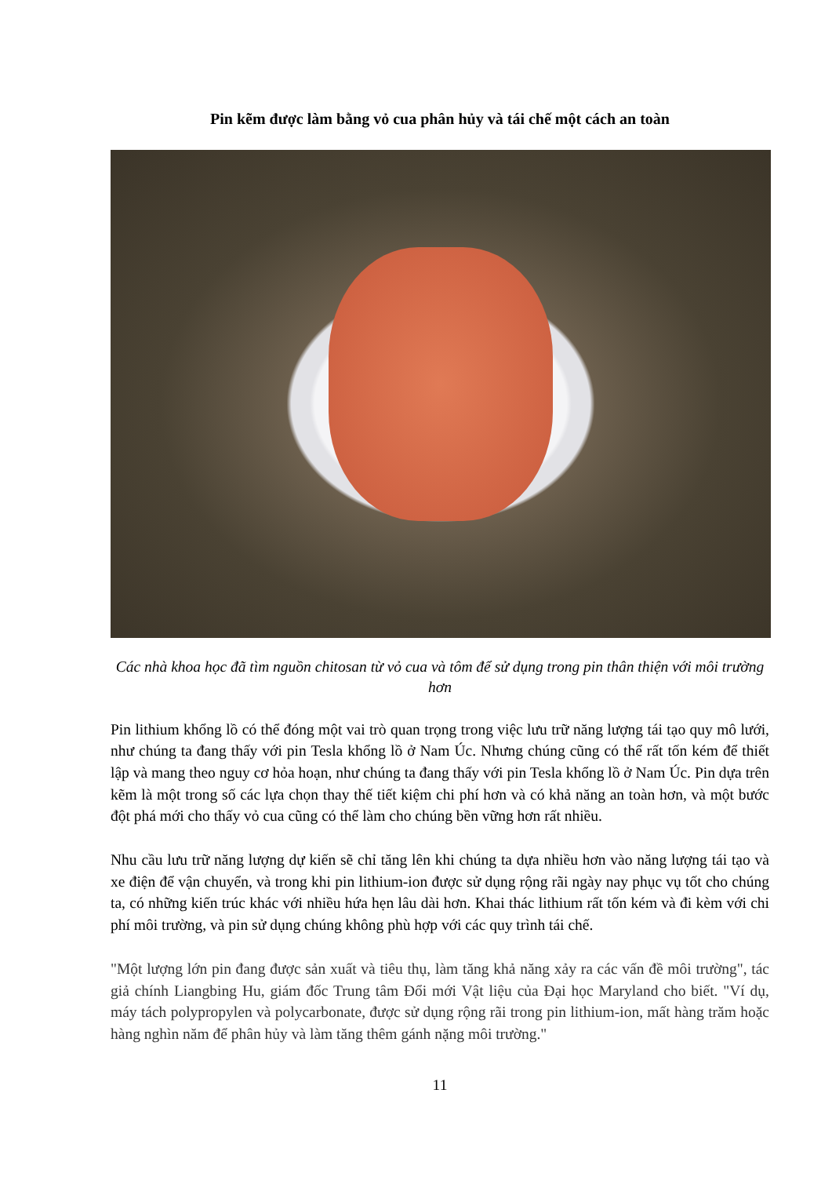Pin kẽm được làm bằng vỏ cua phân hủy và tái chế một cách an toàn
Các nhà khoa học đã tìm nguồn chitosan từ vỏ cua và tôm để sử dụng trong pin thân thiện với môi trường hơn
Pin lithium khổng lồ có thể đóng một vai trò quan trọng trong việc lưu trữ năng lượng tái tạo quy mô lưới, như chúng ta đang thấy với pin Tesla khổng lồ ở Nam Úc. Nhưng chúng cũng có thể rất tốn kém để thiết lập và mang theo nguy cơ hỏa hoạn, như chúng ta đang thấy với pin Tesla khổng lồ ở Nam Úc. Pin dựa trên kẽm là một trong số các lựa chọn thay thế tiết kiệm chi phí hơn và có khả năng an toàn hơn, và một bước đột phá mới cho thấy vỏ cua cũng có thể làm cho chúng bền vững hơn rất nhiều.
Nhu cầu lưu trữ năng lượng dự kiến sẽ chỉ tăng lên khi chúng ta dựa nhiều hơn vào năng lượng tái tạo và xe điện để vận chuyển, và trong khi pin lithium-ion được sử dụng rộng rãi ngày nay phục vụ tốt cho chúng ta, có những kiến trúc khác với nhiều hứa hẹn lâu dài hơn. Khai thác lithium rất tốn kém và đi kèm với chi phí môi trường, và pin sử dụng chúng không phù hợp với các quy trình tái chế.
"Một lượng lớn pin đang được sản xuất và tiêu thụ, làm tăng khả năng xảy ra các vấn đề môi trường", tác giả chính Liangbing Hu, giám đốc Trung tâm Đổi mới Vật liệu của Đại học Maryland cho biết. "Ví dụ, máy tách polypropylen và polycarbonate, được sử dụng rộng rãi trong pin lithium-ion, mất hàng trăm hoặc hàng nghìn năm để phân hủy và làm tăng thêm gánh nặng môi trường."
11